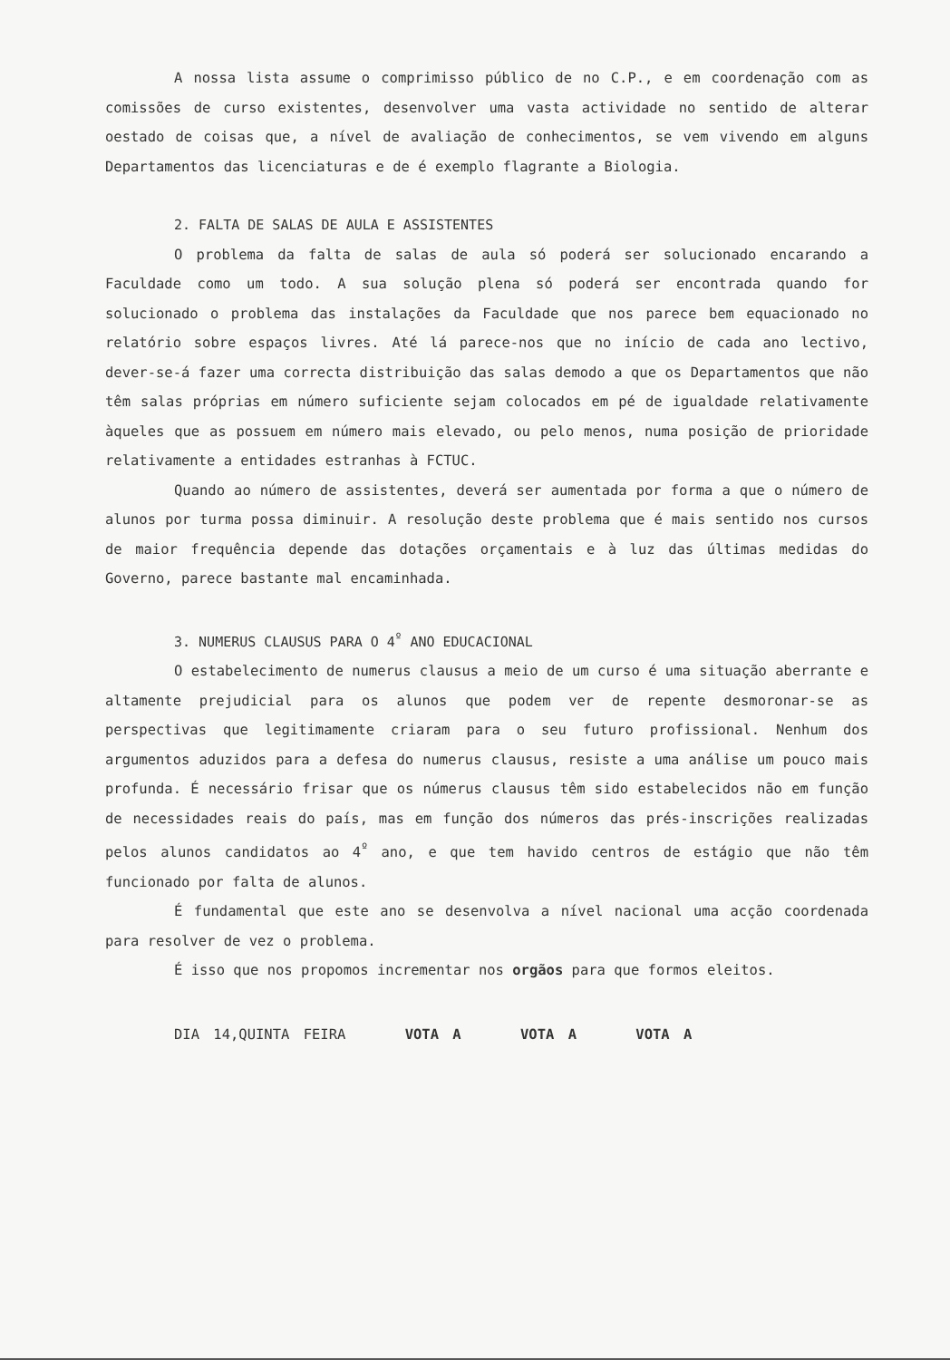A nossa lista assume o comprimisso público de no C.P., e em coordenação com as comissões de curso existentes, desenvolver uma vasta actividade no sentido de alterar oestado de coisas que, a nível de avaliação de conhecimentos, se vem vivendo em alguns Departamentos das licenciaturas e de é exemplo flagrante a Biologia.
2. FALTA DE SALAS DE AULA E ASSISTENTES
O problema da falta de salas de aula só poderá ser solucionado encarando a Faculdade como um todo. A sua solução plena só poderá ser encontrada quando for solucionado o problema das instalações da Faculdade que nos parece bem equacionado no relatório sobre espaços livres. Até lá parece-nos que no início de cada ano lectivo, dever-se-á fazer uma correcta distribuição das salas demodo a que os Departamentos que não têm salas próprias em número suficiente sejam colocados em pé de igualdade relativamente àqueles que as possuem em número mais elevado, ou pelo menos, numa posição de prioridade relativamente a entidades estranhas à FCTUC.
Quando ao número de assistentes, deverá ser aumentada por forma a que o número de alunos por turma possa diminuir. A resolução deste problema que é mais sentido nos cursos de maior frequência depende das dotações orçamentais e à luz das últimas medidas do Governo, parece bastante mal encaminhada.
3. NUMERUS CLAUSUS PARA O 4<sup>º</sup> ANO EDUCACIONAL
O estabelecimento de numerus clausus a meio de um curso é uma situação aberrante e altamente prejudicial para os alunos que podem ver de repente desmoronar-se as perspectivas que legitimamente criaram para o seu futuro profissional. Nenhum dos argumentos aduzidos para a defesa do numerus clausus, resiste a uma análise um pouco mais profunda. É necessário frisar que os númerus clausus têm sido estabelecidos não em função de necessidades reais do país, mas em função dos números das prés-inscrições realizadas pelos alunos candidatos ao 4<sup>º</sup> ano, e que tem havido centros de estágio que não têm funcionado por falta de alunos.
É fundamental que este ano se desenvolva a nível nacional uma acção coordenada para resolver de vez o problema.
É isso que nos propomos incrementar nos orgãos para que formos eleitos.
DIA 14,QUINTA FEIRA VOTA A VOTA A VOTA A